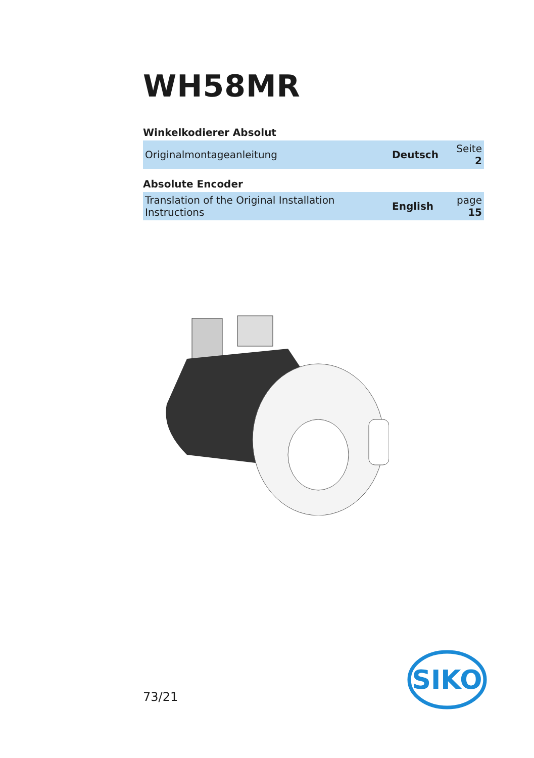WH58MR
Winkelkodierer Absolut
| Originalmontageanleitung | Deutsch | Seite 2 |
Absolute Encoder
| Translation of the Original Installation Instructions | English | page 15 |
73/21
SIKO